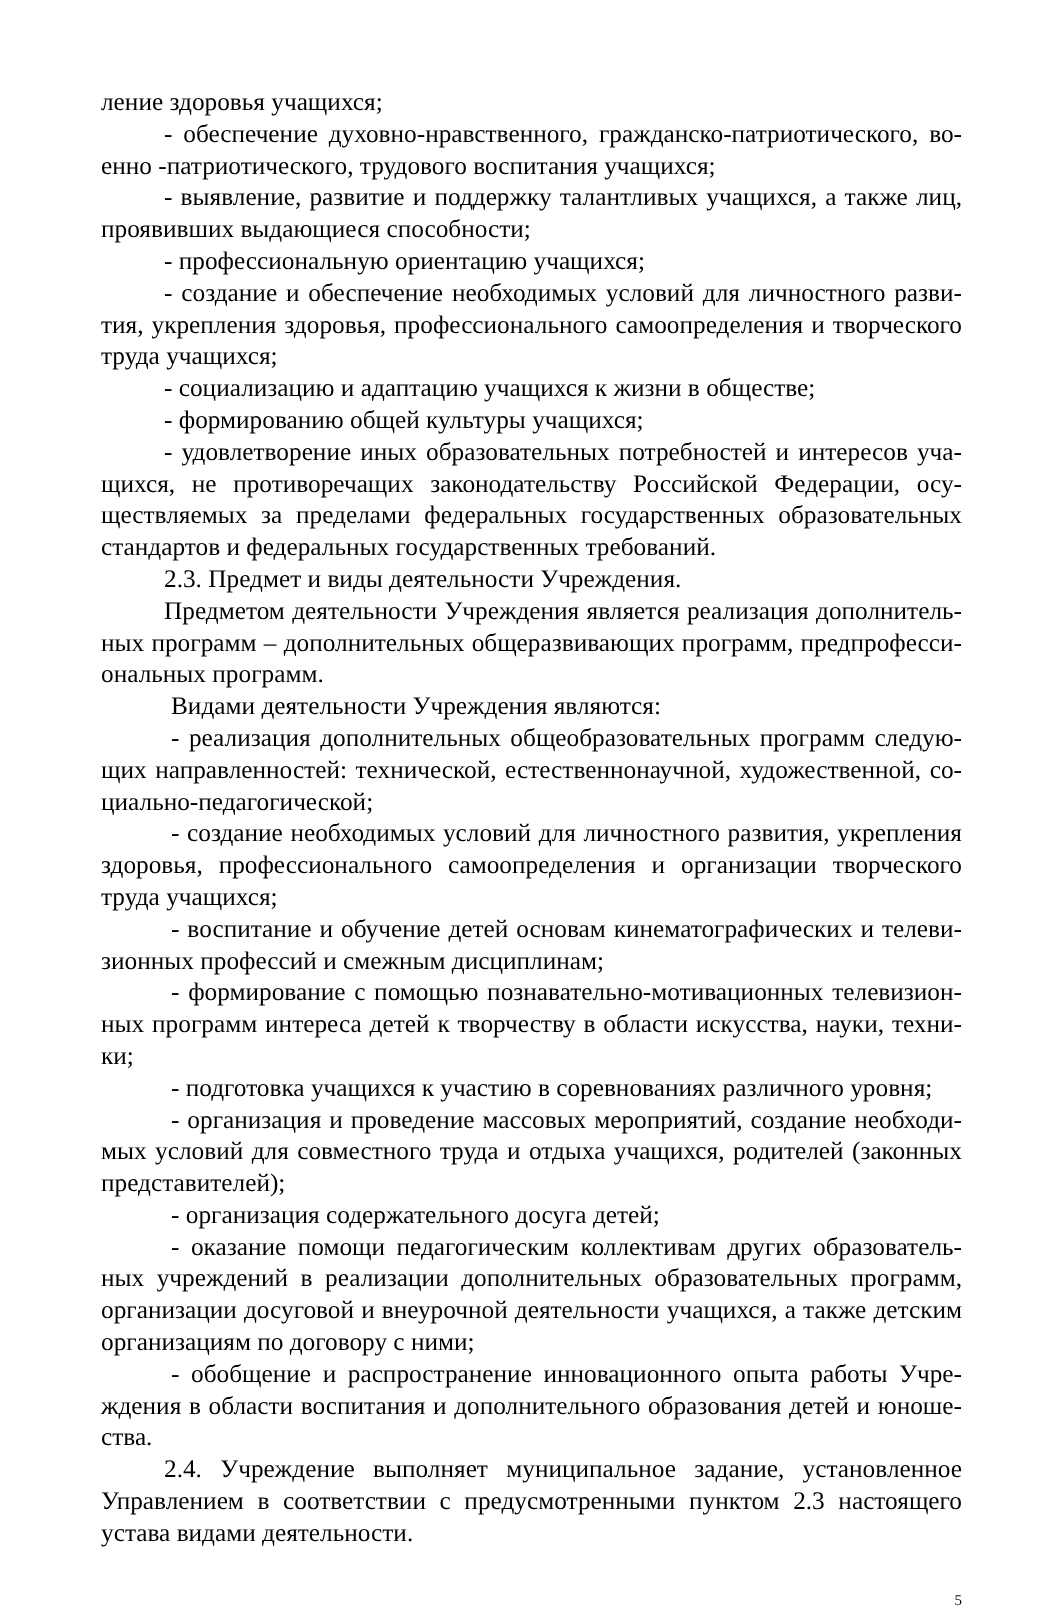ление здоровья учащихся;
- обеспечение духовно-нравственного, гражданско-патриотического, во­енно -патриотического, трудового воспитания учащихся;
- выявление, развитие и поддержку талантливых учащихся, а также лиц, проявивших выдающиеся способности;
- профессиональную ориентацию учащихся;
- создание и обеспечение необходимых условий для личностного разви­тия, укрепления здоровья, профессионального самоопределения и творческого труда учащихся;
- социализацию и адаптацию учащихся к жизни в обществе;
- формированию общей культуры учащихся;
- удовлетворение иных образовательных потребностей и интересов уча­щихся, не противоречащих законодательству Российской Федерации, осу­ществляемых за пределами федеральных государственных образовательных стандартов и федеральных государственных требований.
2.3. Предмет и виды деятельности Учреждения.
Предметом деятельности Учреждения является реализация дополнитель­ных программ – дополнительных общеразвивающих программ, предпрофесси­ональных программ.
Видами деятельности Учреждения являются:
- реализация дополнительных общеобразовательных программ следую­щих направленностей: технической, естественнонаучной, художественной, со­циально-педагогической;
- создание необходимых условий для личностного развития, укрепления здоровья, профессионального самоопределения и организации творческого тру­да учащихся;
- воспитание и обучение детей основам кинематографических и телеви­зионных профессий и смежным дисциплинам;
- формирование с помощью познавательно-мотивационных телевизион­ных программ интереса детей к творчеству в области искусства, науки, техни­ки;
- подготовка учащихся к участию в соревнованиях различного уровня;
- организация и проведение массовых мероприятий, создание необходи­мых условий для совместного труда и отдыха учащихся, родителей (законных представителей);
- организация содержательного досуга детей;
- оказание помощи педагогическим коллективам других образователь­ных учреждений в реализации дополнительных образовательных программ, ор­ганизации досуговой и внеурочной деятельности учащихся, а также детским организациям по договору с ними;
- обобщение и распространение инновационного опыта работы Учре­ждения в области воспитания и дополнительного образования детей и юноше­ства.
2.4. Учреждение выполняет муниципальное задание, установленное Управлением в соответствии с предусмотренными пунктом 2.3 настоящего устава видами деятельности.
5